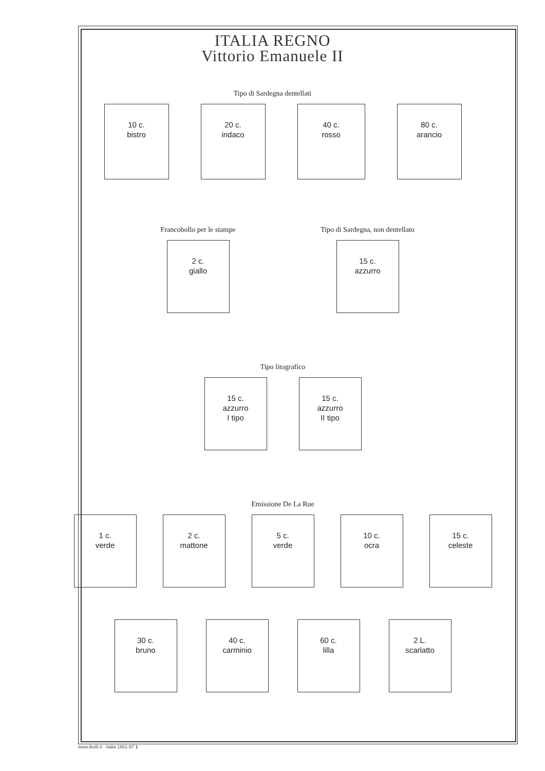ITALIA REGNO
Vittorio Emanuele II
Tipo di Sardegna dentellati
10 c.
bistro
20 c.
indaco
40 c.
rosso
80 c.
arancio
Francobollo per le stampe
2 c.
giallo
Tipo di Sardegna, non dentellato
15 c.
azzurro
Tipo litografico
15 c.
azzurro
I tipo
15 c.
azzurro
II tipo
Emissione De La Rue
1 c.
verde
2 c.
mattone
5 c.
verde
10 c.
ocra
15 c.
celeste
30 c.
bruno
40 c.
carminio
60 c.
lilla
2 L.
scarlatto
www.ibolli.it - Italia 1861-97 1